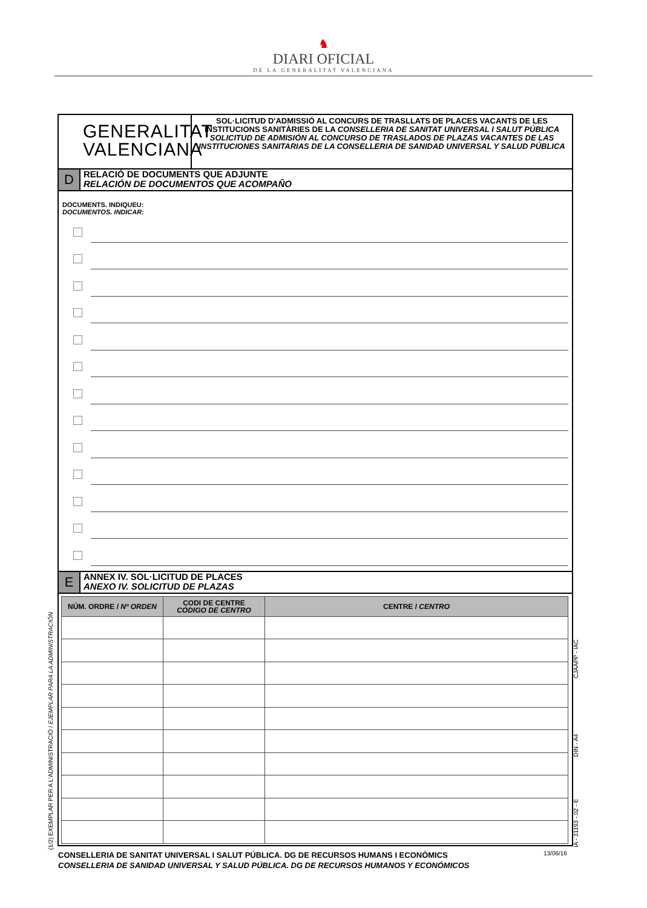♞
DIARI OFICIAL
DE LA GENERALITAT VALENCIANA
GENERALITAT
VALENCIANA
SOL·LICITUD D'ADMISSIÓ AL CONCURS DE TRASLLATS DE PLACES VACANTS DE LES INSTITUCIONS SANITÀRIES DE LA CONSELLERIA DE SANITAT UNIVERSAL I SALUT PÚBLICA
SOLICITUD DE ADMISIÓN AL CONCURSO DE TRASLADOS DE PLAZAS VACANTES DE LAS INSTITUCIONES SANITARIAS DE LA CONSELLERIA DE SANIDAD UNIVERSAL Y SALUD PÚBLICA
D
RELACIÓ DE DOCUMENTS QUE ADJUNTE
RELACIÓN DE DOCUMENTOS QUE ACOMPAÑO
DOCUMENTS. INDIQUEU:
DOCUMENTOS. INDICAR:
E
ANNEX IV. SOL·LICITUD DE PLACES
ANEXO IV. SOLICITUD DE PLAZAS
| NÚM. ORDRE / Nº ORDEN | CODI DE CENTRE CÓDIGO DE CENTRO | CENTRE / CENTRO |
| --- | --- | --- |
CONSELLERIA DE SANITAT UNIVERSAL I SALUT PÚBLICA. DG DE RECURSOS HUMANS I ECONÒMICS
CONSELLERIA DE SANIDAD UNIVERSAL Y SALUD PÚBLICA. DG DE RECURSOS HUMANOS Y ECONÓMICOS
13/06/16
(1/2) EXEMPLAR PER A L'ADMINISTRACIÓ / EJEMPLAR PARA LA ADMINISTRACIÓN IA - 31193 - 02 - E DIN - A4 CJAAPP - IAC